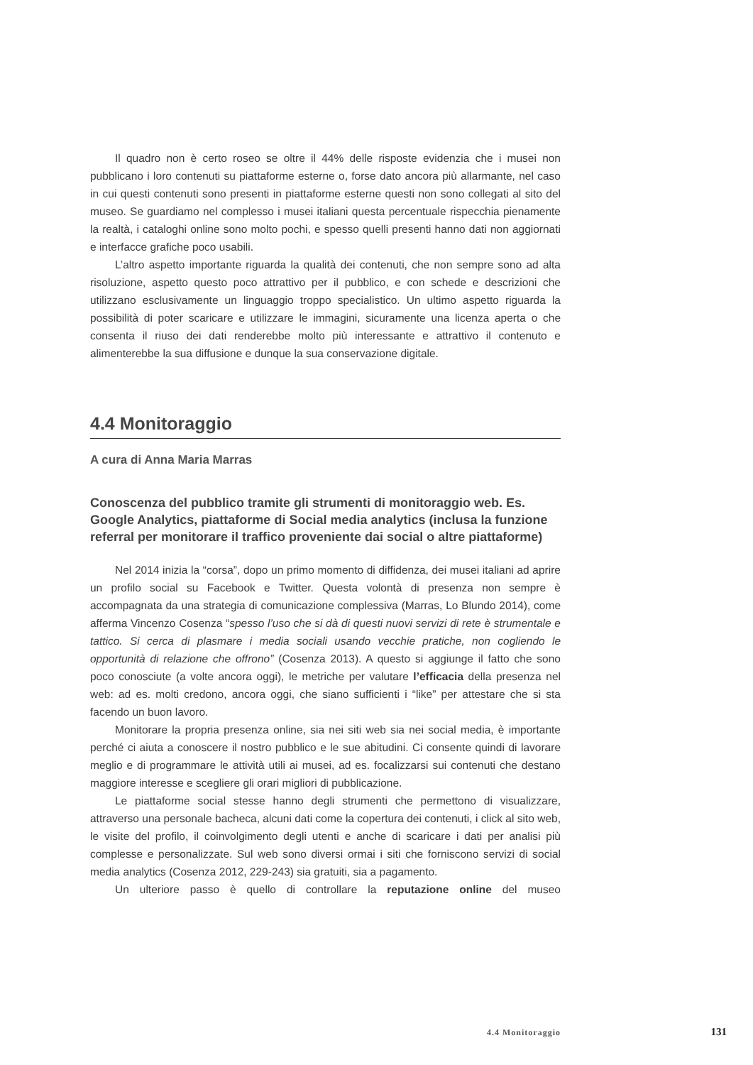Il quadro non è certo roseo se oltre il 44% delle risposte evidenzia che i musei non pubblicano i loro contenuti su piattaforme esterne o, forse dato ancora più allarmante, nel caso in cui questi contenuti sono presenti in piattaforme esterne questi non sono collegati al sito del museo. Se guardiamo nel complesso i musei italiani questa percentuale rispecchia pienamente la realtà, i cataloghi online sono molto pochi, e spesso quelli presenti hanno dati non aggiornati e interfacce grafiche poco usabili.
L’altro aspetto importante riguarda la qualità dei contenuti, che non sempre sono ad alta risoluzione, aspetto questo poco attrattivo per il pubblico, e con schede e descrizioni che utilizzano esclusivamente un linguaggio troppo specialistico. Un ultimo aspetto riguarda la possibilità di poter scaricare e utilizzare le immagini, sicuramente una licenza aperta o che consenta il riuso dei dati renderebbe molto più interessante e attrattivo il contenuto e alimenterebbe la sua diffusione e dunque la sua conservazione digitale.
4.4 Monitoraggio
A cura di Anna Maria Marras
Conoscenza del pubblico tramite gli strumenti di monitoraggio web. Es. Google Analytics, piattaforme di Social media analytics (inclusa la funzione referral per monitorare il traffico proveniente dai social o altre piattaforme)
Nel 2014 inizia la “corsa”, dopo un primo momento di diffidenza, dei musei italiani ad aprire un profilo social su Facebook e Twitter. Questa volontà di presenza non sempre è accompagnata da una strategia di comunicazione complessiva (Marras, Lo Blundo 2014), come afferma Vincenzo Cosenza “spesso l’uso che si dà di questi nuovi servizi di rete è strumentale e tattico. Si cerca di plasmare i media sociali usando vecchie pratiche, non cogliendo le opportunità di relazione che offrono” (Cosenza 2013). A questo si aggiunge il fatto che sono poco conosciute (a volte ancora oggi), le metriche per valutare l’efficacia della presenza nel web: ad es. molti credono, ancora oggi, che siano sufficienti i “like” per attestare che si sta facendo un buon lavoro.
Monitorare la propria presenza online, sia nei siti web sia nei social media, è importante perché ci aiuta a conoscere il nostro pubblico e le sue abitudini. Ci consente quindi di lavorare meglio e di programmare le attività utili ai musei, ad es. focalizzarsi sui contenuti che destano maggiore interesse e scegliere gli orari migliori di pubblicazione.
Le piattaforme social stesse hanno degli strumenti che permettono di visualizzare, attraverso una personale bacheca, alcuni dati come la copertura dei contenuti, i click al sito web, le visite del profilo, il coinvolgimento degli utenti e anche di scaricare i dati per analisi più complesse e personalizzate. Sul web sono diversi ormai i siti che forniscono servizi di social media analytics (Cosenza 2012, 229-243) sia gratuiti, sia a pagamento.
Un ulteriore passo è quello di controllare la reputazione online del museo
4.4 Monitoraggio 131